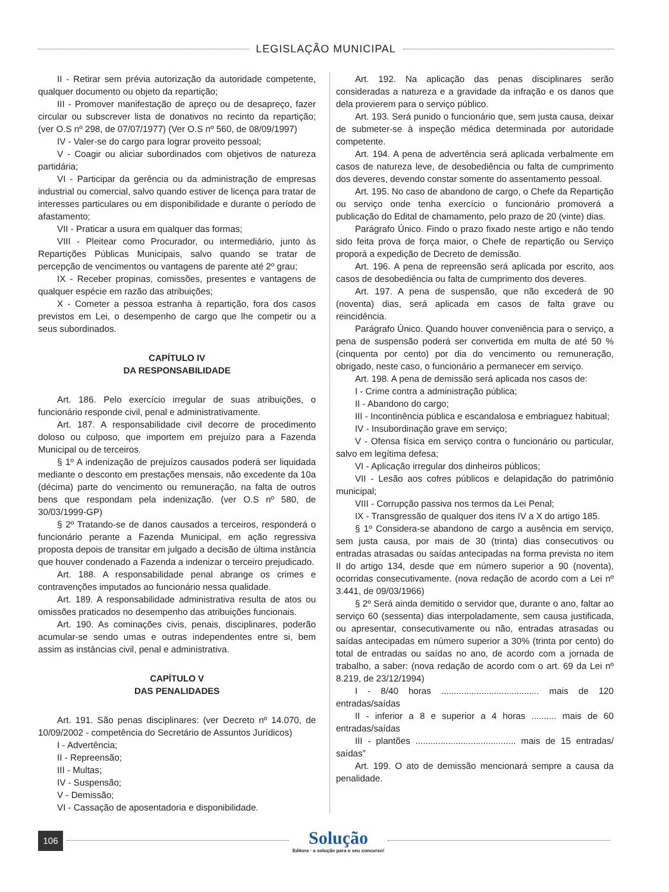LEGISLAÇÃO MUNICIPAL
II - Retirar sem prévia autorização da autoridade competente, qualquer documento ou objeto da repartição;
III - Promover manifestação de apreço ou de desapreço, fazer circular ou subscrever lista de donativos no recinto da repartição; (ver O.S nº 298, de 07/07/1977) (Ver O.S nº 560, de 08/09/1997)
IV - Valer-se do cargo para lograr proveito pessoal;
V - Coagir ou aliciar subordinados com objetivos de natureza partidária;
VI - Participar da gerência ou da administração de empresas industrial ou comercial, salvo quando estiver de licença para tratar de interesses particulares ou em disponibilidade e durante o período de afastamento;
VII - Praticar a usura em qualquer das formas;
VIII - Pleitear como Procurador, ou intermediário, junto às Repartições Públicas Municipais, salvo quando se tratar de percepção de vencimentos ou vantagens de parente até 2º grau;
IX - Receber propinas, comissões, presentes e vantagens de qualquer espécie em razão das atribuições;
X - Cometer a pessoa estranha à repartição, fora dos casos previstos em Lei, o desempenho de cargo que lhe competir ou a seus subordinados.
CAPÍTULO IV
DA RESPONSABILIDADE
Art. 186. Pelo exercício irregular de suas atribuições, o funcionário responde civil, penal e administrativamente.
Art. 187. A responsabilidade civil decorre de procedimento doloso ou culposo, que importem em prejuízo para a Fazenda Municipal ou de terceiros.
§ 1º A indenização de prejuízos causados poderá ser liquidada mediante o desconto em prestações mensais, não excedente da 10a (décima) parte do vencimento ou remuneração, na falta de outros bens que respondam pela indenização. (ver O.S nº 580, de 30/03/1999-GP)
§ 2º Tratando-se de danos causados a terceiros, responderá o funcionário perante a Fazenda Municipal, em ação regressiva proposta depois de transitar em julgado a decisão de última instância que houver condenado a Fazenda a indenizar o terceiro prejudicado.
Art. 188. A responsabilidade penal abrange os crimes e contravenções imputados ao funcionário nessa qualidade.
Art. 189. A responsabilidade administrativa resulta de atos ou omissões praticados no desempenho das atribuições funcionais.
Art. 190. As cominações civis, penais, disciplinares, poderão acumular-se sendo umas e outras independentes entre si, bem assim as instâncias civil, penal e administrativa.
CAPÍTULO V
DAS PENALIDADES
Art. 191. São penas disciplinares: (ver Decreto nº 14.070, de 10/09/2002 - competência do Secretário de Assuntos Jurídicos)
I - Advertência;
II - Repreensão;
III - Multas;
IV - Suspensão;
V - Demissão;
VI - Cassação de aposentadoria e disponibilidade.
Art. 192. Na aplicação das penas disciplinares serão consideradas a natureza e a gravidade da infração e os danos que dela provierem para o serviço público.
Art. 193. Será punido o funcionário que, sem justa causa, deixar de submeter-se à inspeção médica determinada por autoridade competente.
Art. 194. A pena de advertência será aplicada verbalmente em casos de natureza leve, de desobediência ou falta de cumprimento dos deveres, devendo constar somente do assentamento pessoal.
Art. 195. No caso de abandono de cargo, o Chefe da Repartição ou serviço onde tenha exercício o funcionário promoverá a publicação do Edital de chamamento, pelo prazo de 20 (vinte) dias.
Parágrafo Único. Findo o prazo fixado neste artigo e não tendo sido feita prova de força maior, o Chefe de repartição ou Serviço proporá a expedição de Decreto de demissão.
Art. 196. A pena de repreensão será aplicada por escrito, aos casos de desobediência ou falta de cumprimento dos deveres.
Art. 197. A pena de suspensão, que não excederá de 90 (noventa) dias, será aplicada em casos de falta grave ou reincidência.
Parágrafo Único. Quando houver conveniência para o serviço, a pena de suspensão poderá ser convertida em multa de até 50 % (cinquenta por cento) por dia do vencimento ou remuneração, obrigado, neste caso, o funcionário a permanecer em serviço.
Art. 198. A pena de demissão será aplicada nos casos de:
I - Crime contra a administração pública;
II - Abandono do cargo;
III - Incontinência pública e escandalosa e embriaguez habitual;
IV - Insubordinação grave em serviço;
V - Ofensa física em serviço contra o funcionário ou particular, salvo em legítima defesa;
VI - Aplicação irregular dos dinheiros públicos;
VII - Lesão aos cofres públicos e delapidação do patrimônio municipal;
VIII - Corrupção passiva nos termos da Lei Penal;
IX - Transgressão de qualquer dos itens IV a X do artigo 185.
§ 1º Considera-se abandono de cargo a ausência em serviço, sem justa causa, por mais de 30 (trinta) dias consecutivos ou entradas atrasadas ou saídas antecipadas na forma prevista no item II do artigo 134, desde que em número superior a 90 (noventa), ocorridas consecutivamente. (nova redação de acordo com a Lei nº 3.441, de 09/03/1966)
§ 2º Será ainda demitido o servidor que, durante o ano, faltar ao serviço 60 (sessenta) dias interpoladamente, sem causa justificada, ou apresentar, consecutivamente ou não, entradas atrasadas ou saídas antecipadas em número superior a 30% (trinta por cento) do total de entradas ou saídas no ano, de acordo com a jornada de trabalho, a saber: (nova redação de acordo com o art. 69 da Lei nº 8.219, de 23/12/1994)
I - 8/40 horas ....................................... mais de 120 entradas/saídas
II - inferior a 8 e superior a 4 horas .......... mais de 60 entradas/saídas
III - plantões ........................................ mais de 15 entradas/ saídas”
Art. 199. O ato de demissão mencionará sempre a causa da penalidade.
106
Solução
Editora · a solução para o seu concurso!